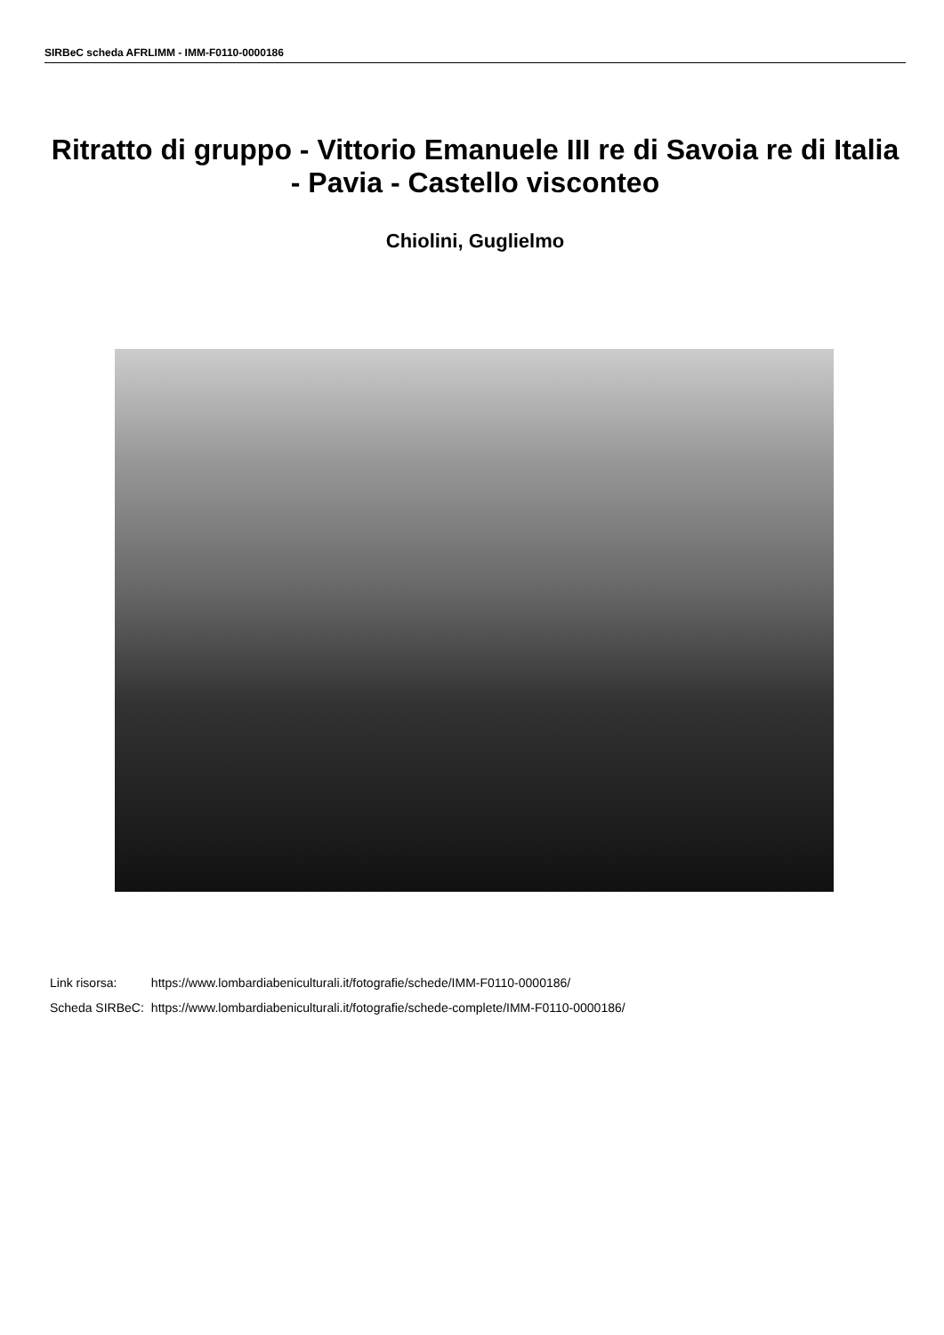SIRBeC scheda AFRLIMM - IMM-F0110-0000186
Ritratto di gruppo - Vittorio Emanuele III re di Savoia re di Italia - Pavia - Castello visconteo
Chiolini, Guglielmo
| Link risorsa: | https://www.lombardiabeniculturali.it/fotografie/schede/IMM-F0110-0000186/ |
| Scheda SIRBeC: | https://www.lombardiabeniculturali.it/fotografie/schede-complete/IMM-F0110-0000186/ |